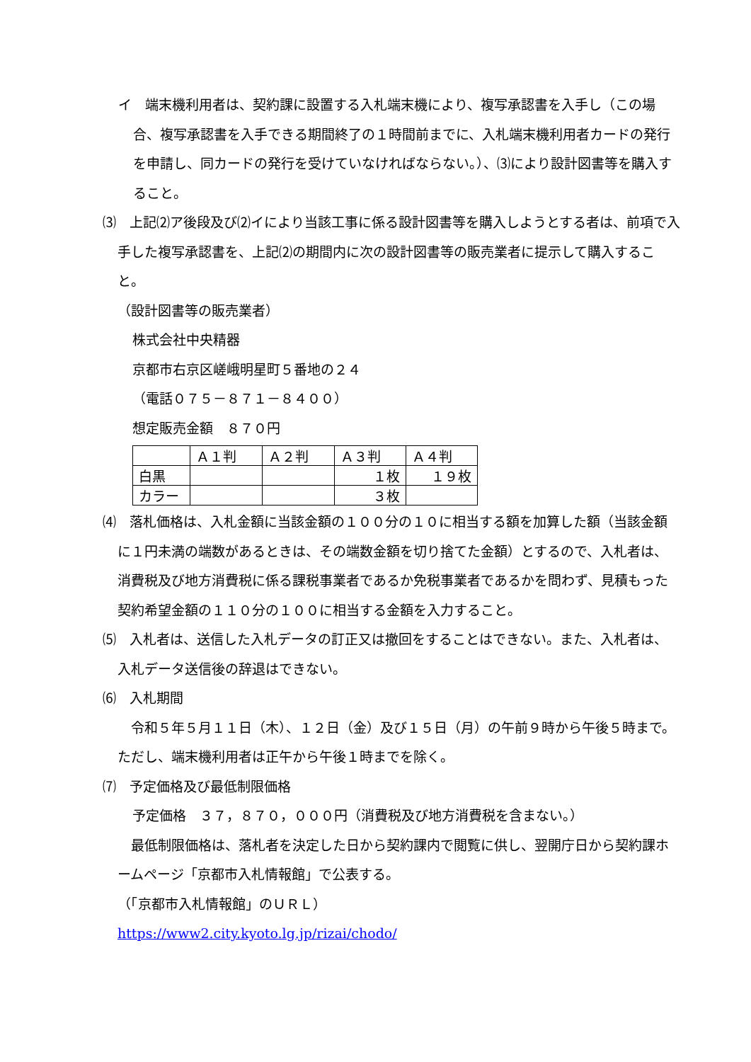イ　端末機利用者は、契約課に設置する入札端末機により、複写承認書を入手し（この場合、複写承認書を入手できる期間終了の１時間前までに、入札端末機利用者カードの発行を申請し、同カードの発行を受けていなければならない。）、⑶により設計図書等を購入すること。
⑶　上記⑵ア後段及び⑵イにより当該工事に係る設計図書等を購入しようとする者は、前項で入手した複写承認書を、上記⑵の期間内に次の設計図書等の販売業者に提示して購入すること。
（設計図書等の販売業者）
株式会社中央精器
京都市右京区嵯峨明星町５番地の２４
（電話０７５－８７１－８４００）
想定販売金額　８７０円
| | Ａ１判 | Ａ２判 | Ａ３判 | Ａ４判 |
| 白黒 | | | １枚 | １９枚 |
| カラー | | | ３枚 | |
⑷　落札価格は、入札金額に当該金額の１００分の１０に相当する額を加算した額（当該金額に１円未満の端数があるときは、その端数金額を切り捨てた金額）とするので、入札者は、消費税及び地方消費税に係る課税事業者であるか免税事業者であるかを問わず、見積もった契約希望金額の１１０分の１００に相当する金額を入力すること。
⑸　入札者は、送信した入札データの訂正又は撤回をすることはできない。また、入札者は、入札データ送信後の辞退はできない。
⑹　入札期間
　令和５年５月１１日（木）、１２日（金）及び１５日（月）の午前９時から午後５時まで。ただし、端末機利用者は正午から午後１時までを除く。
⑺　予定価格及び最低制限価格
予定価格　３７，８７０，０００円（消費税及び地方消費税を含まない。）
　最低制限価格は、落札者を決定した日から契約課内で閲覧に供し、翌開庁日から契約課ホームページ「京都市入札情報館」で公表する。
（「京都市入札情報館」のＵＲＬ）
https://www2.city.kyoto.lg.jp/rizai/chodo/